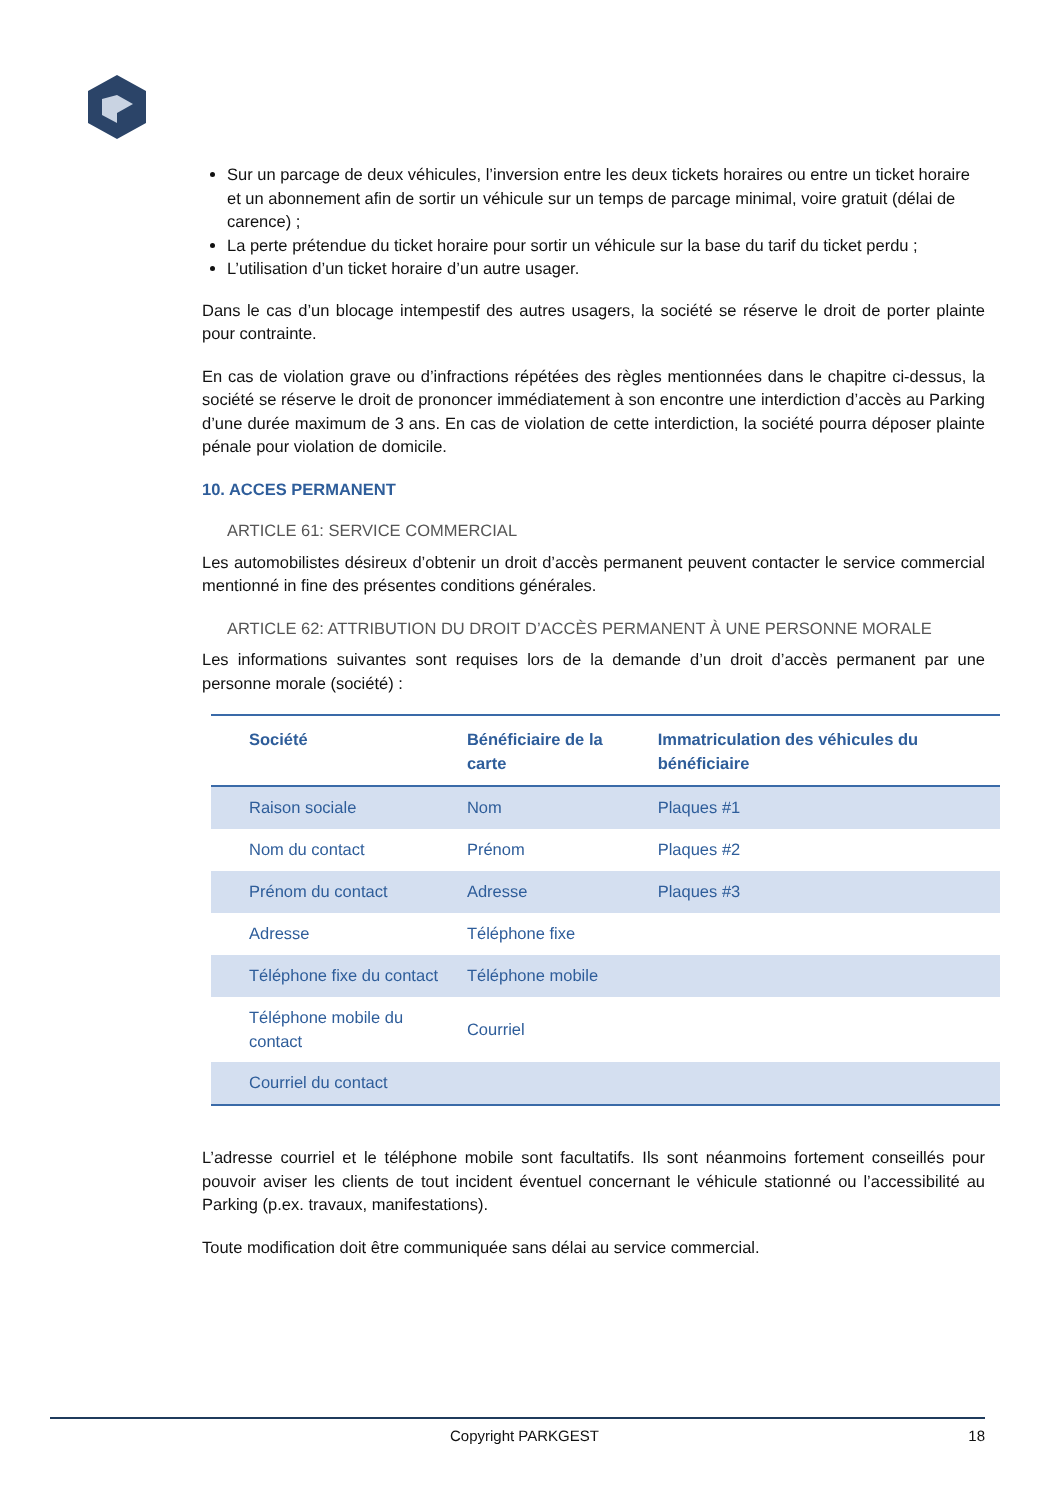Sur un parcage de deux véhicules, l’inversion entre les deux tickets horaires ou entre un ticket horaire et un abonnement afin de sortir un véhicule sur un temps de parcage minimal, voire gratuit (délai de carence) ;
La perte prétendue du ticket horaire pour sortir un véhicule sur la base du tarif du ticket perdu ;
L’utilisation d’un ticket horaire d’un autre usager.
Dans le cas d’un blocage intempestif des autres usagers, la société se réserve le droit de porter plainte pour contrainte.
En cas de violation grave ou d’infractions répétées des règles mentionnées dans le chapitre ci-dessus, la société se réserve le droit de prononcer immédiatement à son encontre une interdiction d’accès au Parking d’une durée maximum de 3 ans. En cas de violation de cette interdiction, la société pourra déposer plainte pénale pour violation de domicile.
10. ACCES PERMANENT
ARTICLE 61: SERVICE COMMERCIAL
Les automobilistes désireux d’obtenir un droit d’accès permanent peuvent contacter le service commercial mentionné in fine des présentes conditions générales.
ARTICLE 62: ATTRIBUTION DU DROIT D’ACCÈS PERMANENT À UNE PERSONNE MORALE
Les informations suivantes sont requises lors de la demande d’un droit d’accès permanent par une personne morale (société) :
| Société | Bénéficiaire de la carte | Immatriculation des véhicules du bénéficiaire |
| --- | --- | --- |
| Raison sociale | Nom | Plaques #1 |
| Nom du contact | Prénom | Plaques #2 |
| Prénom du contact | Adresse | Plaques #3 |
| Adresse | Téléphone fixe | |
| Téléphone fixe du contact | Téléphone mobile | |
| Téléphone mobile du contact | Courriel | |
| Courriel du contact | | |
L’adresse courriel et le téléphone mobile sont facultatifs. Ils sont néanmoins fortement conseillés pour pouvoir aviser les clients de tout incident éventuel concernant le véhicule stationné ou l’accessibilité au Parking (p.ex. travaux, manifestations).
Toute modification doit être communiquée sans délai au service commercial.
Copyright PARKGEST 18